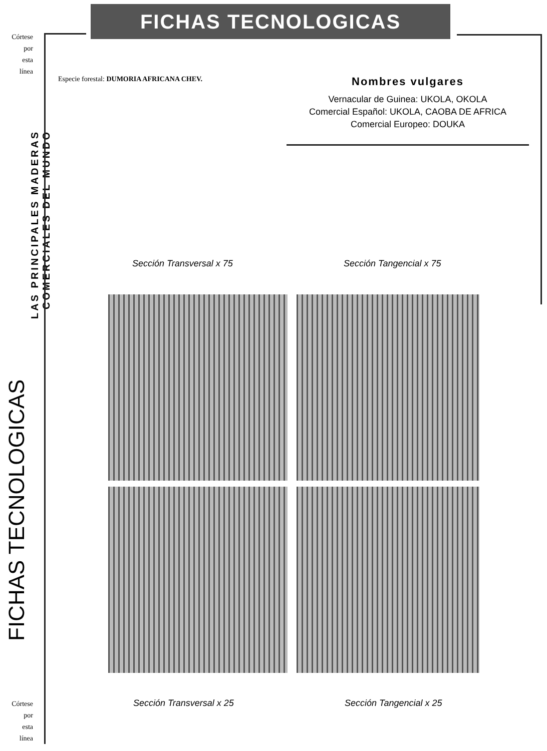Córtese
por
esta
línea
Córtese
por
esta
línea
FICHAS TECNOLOGICAS
LAS PRINCIPALES MADERAS COMERCIALES DEL MUNDO
FICHAS TECNOLOGICAS
Especie forestal: DUMORIA AFRICANA CHEV.
Nombres vulgares
Vernacular de Guinea: UKOLA, OKOLA
Comercial Español: UKOLA, CAOBA DE AFRICA
Comercial Europeo: DOUKA
Sección Transversal x 75 Sección Tangencial x 75
Sección Transversal x 25 Sección Tangencial x 25